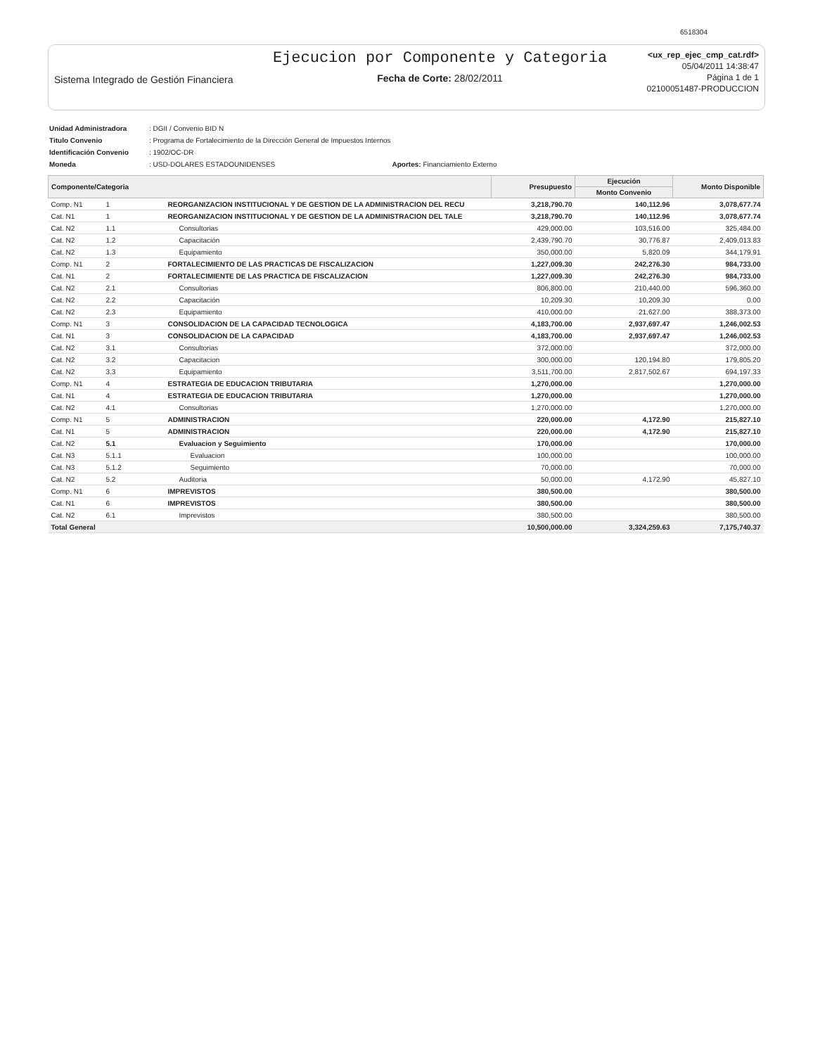6518304
Sistema Integrado de Gestión Financiera
Ejecucion por Componente y Categoria
Fecha de Corte: 28/02/2011
<ux_rep_ejec_cmp_cat.rdf>
05/04/2011 14:38:47
Página 1 de 1
02100051487-PRODUCCION
| Unidad Administradora | : DGII / Convenio BID N | |
| Titulo Convenio | : Programa de Fortalecimiento de la Dirección General de Impuestos Internos | |
| Identificación Convenio | : 1902/OC-DR | |
| Moneda | : USD-DOLARES ESTADOUNIDENSES | Aportes: Financiamiento Externo |
| Componente/Categoria | | | Presupuesto | Ejecución | Monto Disponible |
| --- | --- | --- | --- | --- | --- |
| | | | | Monto Convenio | |
| Comp. N1 | 1 | REORGANIZACION INSTITUCIONAL Y DE GESTION DE LA ADMINISTRACION DEL RECU | 3,218,790.70 | 140,112.96 | 3,078,677.74 |
| Cat. N1 | 1 | REORGANIZACION INSTITUCIONAL Y DE GESTION DE LA ADMINISTRACION DEL TALE | 3,218,790.70 | 140,112.96 | 3,078,677.74 |
| Cat. N2 | 1.1 | Consultorias | 429,000.00 | 103,516.00 | 325,484.00 |
| Cat. N2 | 1.2 | Capacitación | 2,439,790.70 | 30,776.87 | 2,409,013.83 |
| Cat. N2 | 1.3 | Equipamiento | 350,000.00 | 5,820.09 | 344,179.91 |
| Comp. N1 | 2 | FORTALECIMIENTO DE LAS PRACTICAS DE FISCALIZACION | 1,227,009.30 | 242,276.30 | 984,733.00 |
| Cat. N1 | 2 | FORTALECIMIENTE DE LAS PRACTICA DE FISCALIZACION | 1,227,009.30 | 242,276.30 | 984,733.00 |
| Cat. N2 | 2.1 | Consultorias | 806,800.00 | 210,440.00 | 596,360.00 |
| Cat. N2 | 2.2 | Capacitación | 10,209.30 | 10,209.30 | 0.00 |
| Cat. N2 | 2.3 | Equipamiento | 410,000.00 | 21,627.00 | 388,373.00 |
| Comp. N1 | 3 | CONSOLIDACION DE LA CAPACIDAD TECNOLOGICA | 4,183,700.00 | 2,937,697.47 | 1,246,002.53 |
| Cat. N1 | 3 | CONSOLIDACION DE LA CAPACIDAD | 4,183,700.00 | 2,937,697.47 | 1,246,002.53 |
| Cat. N2 | 3.1 | Consultorias | 372,000.00 | | 372,000.00 |
| Cat. N2 | 3.2 | Capacitacion | 300,000.00 | 120,194.80 | 179,805.20 |
| Cat. N2 | 3.3 | Equipamiento | 3,511,700.00 | 2,817,502.67 | 694,197.33 |
| Comp. N1 | 4 | ESTRATEGIA DE EDUCACION TRIBUTARIA | 1,270,000.00 | | 1,270,000.00 |
| Cat. N1 | 4 | ESTRATEGIA DE EDUCACION TRIBUTARIA | 1,270,000.00 | | 1,270,000.00 |
| Cat. N2 | 4.1 | Consultorias | 1,270,000.00 | | 1,270,000.00 |
| Comp. N1 | 5 | ADMINISTRACION | 220,000.00 | 4,172.90 | 215,827.10 |
| Cat. N1 | 5 | ADMINISTRACION | 220,000.00 | 4,172.90 | 215,827.10 |
| Cat. N2 | 5.1 | Evaluacion y Seguimiento | 170,000.00 | | 170,000.00 |
| Cat. N3 | 5.1.1 | Evaluacion | 100,000.00 | | 100,000.00 |
| Cat. N3 | 5.1.2 | Seguimiento | 70,000.00 | | 70,000.00 |
| Cat. N2 | 5.2 | Auditoria | 50,000.00 | 4,172.90 | 45,827.10 |
| Comp. N1 | 6 | IMPREVISTOS | 380,500.00 | | 380,500.00 |
| Cat. N1 | 6 | IMPREVISTOS | 380,500.00 | | 380,500.00 |
| Cat. N2 | 6.1 | Imprevistos | 380,500.00 | | 380,500.00 |
| Total General | | | 10,500,000.00 | 3,324,259.63 | 7,175,740.37 |